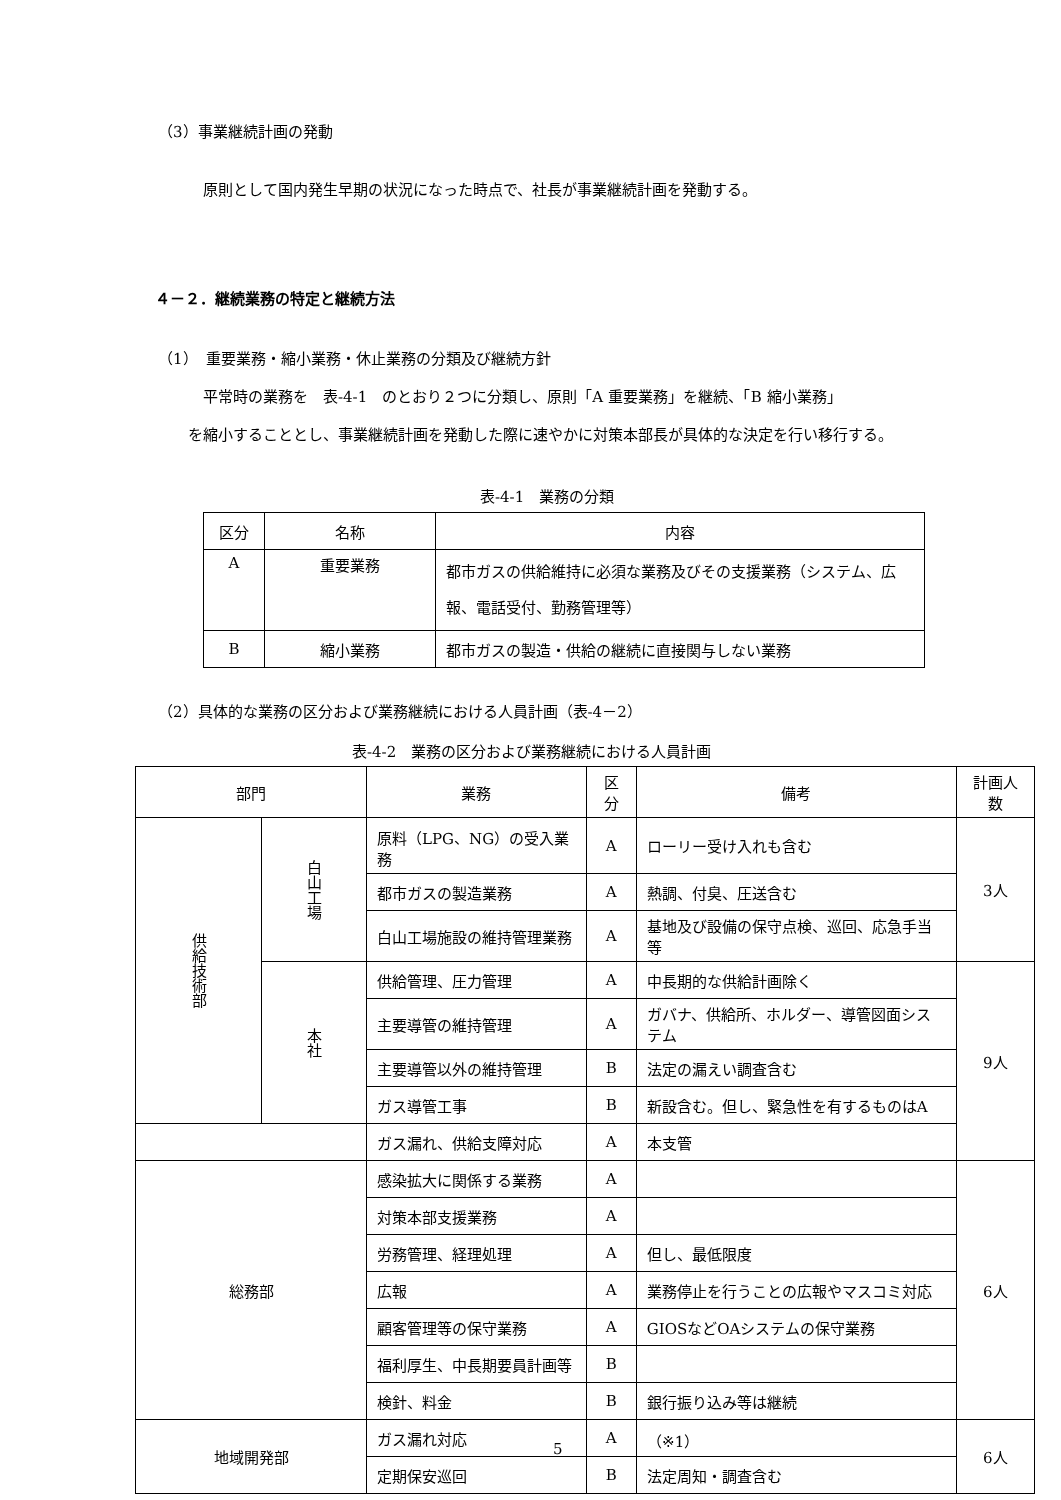（3）事業継続計画の発動
原則として国内発生早期の状況になった時点で、社長が事業継続計画を発動する。
４－２．継続業務の特定と継続方法
（1）　重要業務・縮小業務・休止業務の分類及び継続方針
平常時の業務を　表-4-1　のとおり２つに分類し、原則「A 重要業務」を継続、「B 縮小業務」
を縮小することとし、事業継続計画を発動した際に速やかに対策本部長が具体的な決定を行い移行する。
表-4-1　業務の分類
| 区分 | 名称 | 内容 |
| --- | --- | --- |
| A | 重要業務 | 都市ガスの供給維持に必須な業務及びその支援業務（システム、広報、電話受付、勤務管理等） |
| B | 縮小業務 | 都市ガスの製造・供給の継続に直接関与しない業務 |
（2）具体的な業務の区分および業務継続における人員計画（表-4－2）
表-4-2　業務の区分および業務継続における人員計画
| 部門 | | 業務 | 区分 | 備考 | 計画人数 |
| --- | --- | --- | --- | --- | --- |
| 供給技術部 | 白山工場 | 原料（LPG、NG）の受入業務 | A | ローリー受け入れも含む | 3人 |
| | | 都市ガスの製造業務 | A | 熱調、付臭、圧送含む | |
| | | 白山工場施設の維持管理業務 | A | 基地及び設備の保守点検、巡回、応急手当等 | |
| | 本社 | 供給管理、圧力管理 | A | 中長期的な供給計画除く | 9人 |
| | | 主要導管の維持管理 | A | ガバナ、供給所、ホルダー、導管図面システム | |
| | | 主要導管以外の維持管理 | B | 法定の漏えい調査含む | |
| | | ガス導管工事 | B | 新設含む。但し、緊急性を有するものはA | |
| | | ガス漏れ、供給支障対応 | A | 本支管 | |
| 総務部 | | 感染拡大に関係する業務 | A | | 6人 |
| | | 対策本部支援業務 | A | | |
| | | 労務管理、経理処理 | A | 但し、最低限度 | |
| | | 広報 | A | 業務停止を行うことの広報やマスコミ対応 | |
| | | 顧客管理等の保守業務 | A | GIOSなどOAシステムの保守業務 | |
| | | 福利厚生、中長期要員計画等 | B | | |
| | | 検針、料金 | B | 銀行振り込み等は継続 | |
| 地域開発部 | | ガス漏れ対応 | A | （※1） | 6人 |
| | | 定期保安巡回 | B | 法定周知・調査含む | |
5